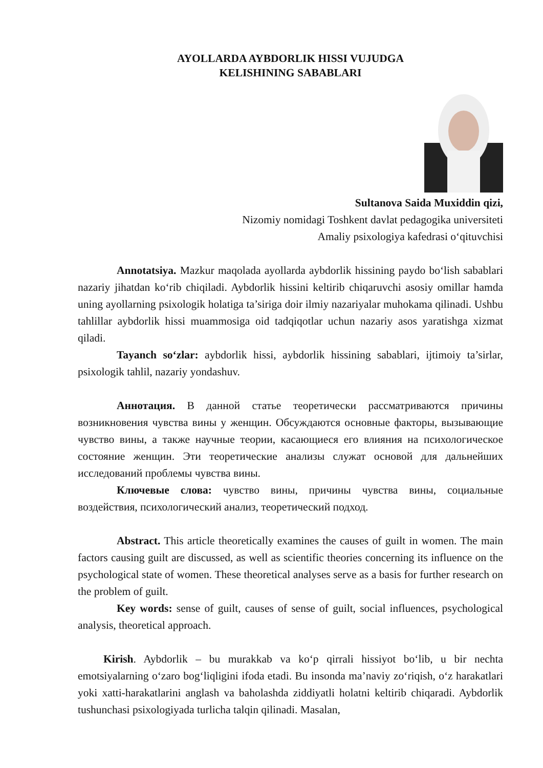AYOLLARDA AYBDORLIK HISSI VUJUDGA
KELISHINING SABABLARI
Sultanova Saida Muxiddin qizi,
Nizomiy nomidagi Toshkent davlat pedagogika universiteti
Amaliy psixologiya kafedrasi o‘qituvchisi
Annotatsiya. Mazkur maqolada ayollarda aybdorlik hissining paydo bo‘lish sabablari nazariy jihatdan ko‘rib chiqiladi. Aybdorlik hissini keltirib chiqaruvchi asosiy omillar hamda uning ayollarning psixologik holatiga ta’siriga doir ilmiy nazariyalar muhokama qilinadi. Ushbu tahlillar aybdorlik hissi muammosiga oid tadqiqotlar uchun nazariy asos yaratishga xizmat qiladi.
Tayanch so‘zlar: aybdorlik hissi, aybdorlik hissining sabablari, ijtimoiy ta’sirlar, psixologik tahlil, nazariy yondashuv.
Аннотация. В данной статье теоретически рассматриваются причины возникновения чувства вины у женщин. Обсуждаются основные факторы, вызывающие чувство вины, а также научные теории, касающиеся его влияния на психологическое состояние женщин. Эти теоретические анализы служат основой для дальнейших исследований проблемы чувства вины.
Ключевые слова: чувство вины, причины чувства вины, социальные воздействия, психологический анализ, теоретический подход.
Abstract. This article theoretically examines the causes of guilt in women. The main factors causing guilt are discussed, as well as scientific theories concerning its influence on the psychological state of women. These theoretical analyses serve as a basis for further research on the problem of guilt.
Key words: sense of guilt, causes of sense of guilt, social influences, psychological analysis, theoretical approach.
Kirish. Aybdorlik – bu murakkab va ko‘p qirrali hissiyot bo‘lib, u bir nechta emotsiyalarning o‘zaro bog‘liqligini ifoda etadi. Bu insonda ma’naviy zo‘riqish, o‘z harakatlari yoki xatti-harakatlarini anglash va baholashda ziddiyatli holatni keltirib chiqaradi. Aybdorlik tushunchasi psixologiyada turlicha talqin qilinadi. Masalan,